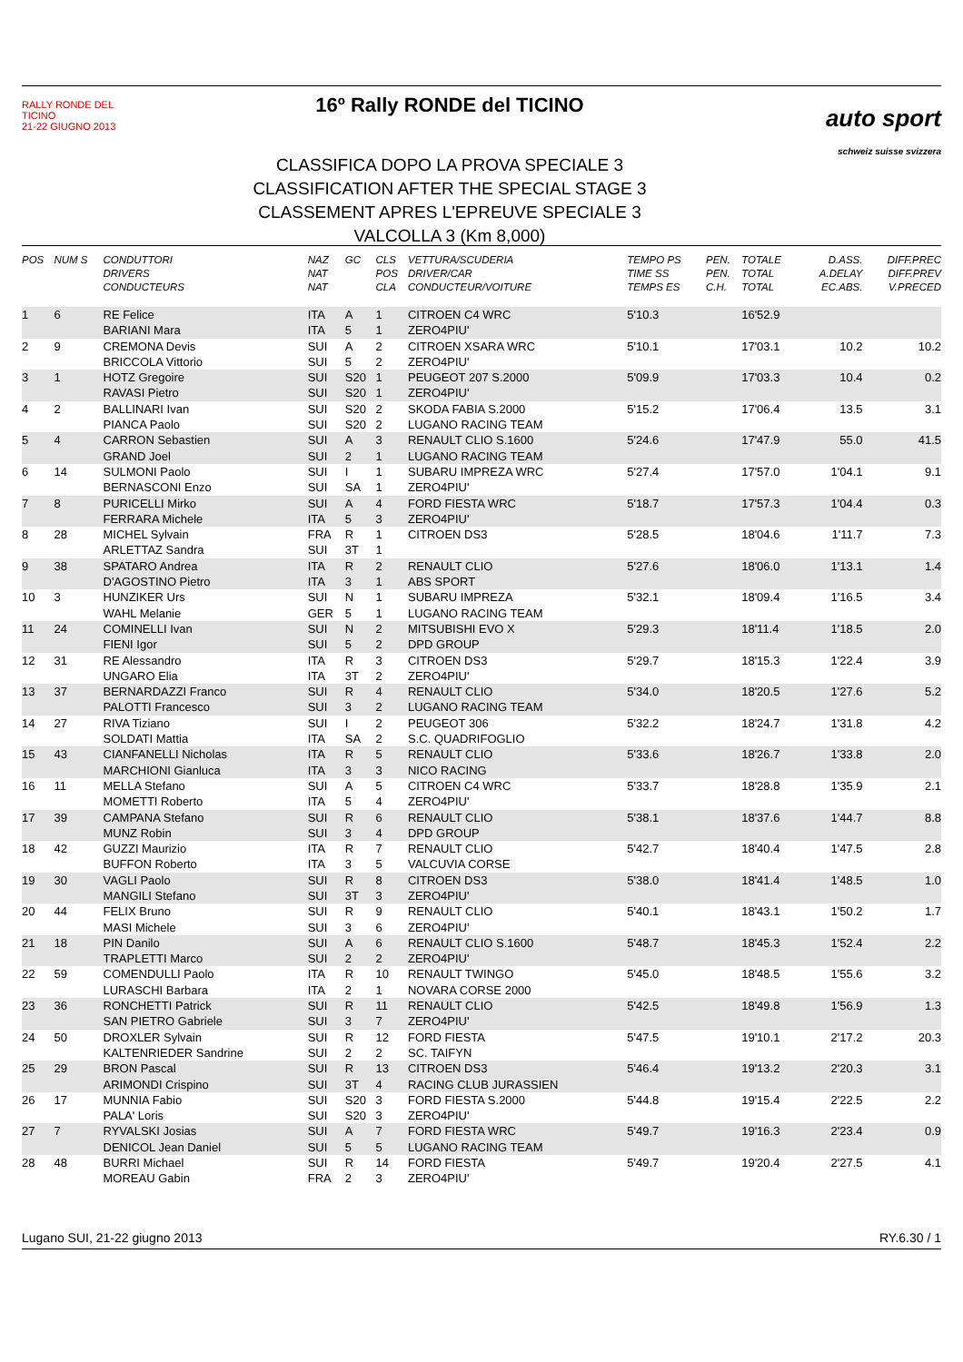RALLY RONDE DEL TICINO
21-22 GIUGNO 2013
16º Rally RONDE del TICINO
CLASSIFICA DOPO LA PROVA SPECIALE 3
CLASSIFICATION AFTER THE SPECIAL STAGE 3
CLASSEMENT APRES L'EPREUVE SPECIALE 3
VALCOLLA 3 (Km 8,000)
auto sport
schweiz suisse svizzera
| POS | NUM S | CONDUTTORI DRIVERS CONDUCTEURS | NAZ NAT NAT | GC | CLS POS CLA | VETTURA/SCUDERIA DRIVER/CAR CONDUCTEUR/VOITURE | TEMPO PS TIME SS TEMPS ES | PEN. PEN. C.H. | TOTALE TOTAL TOTAL | D.ASS. A.DELAY EC.ABS. | DIFF.PREC DIFF.PREV V.PRECED |
| --- | --- | --- | --- | --- | --- | --- | --- | --- | --- | --- | --- |
| 1 | 6 | RE Felice BARIANI Mara | ITA ITA | A 5 | 1 1 | CITROEN C4 WRC ZERO4PIU' | 5'10.3 | | 16'52.9 | | |
| 2 | 9 | CREMONA Devis BRICCOLA Vittorio | SUI SUI | A 5 | 2 2 | CITROEN XSARA WRC ZERO4PIU' | 5'10.1 | | 17'03.1 | 10.2 | 10.2 |
| 3 | 1 | HOTZ Gregoire RAVASI Pietro | SUI SUI | S20 S20 | 1 1 | PEUGEOT 207 S.2000 ZERO4PIU' | 5'09.9 | | 17'03.3 | 10.4 | 0.2 |
| 4 | 2 | BALLINARI Ivan PIANCA Paolo | SUI SUI | S20 S20 | 2 2 | SKODA FABIA S.2000 LUGANO RACING TEAM | 5'15.2 | | 17'06.4 | 13.5 | 3.1 |
| 5 | 4 | CARRON Sebastien GRAND Joel | SUI SUI | A 2 | 3 1 | RENAULT CLIO S.1600 LUGANO RACING TEAM | 5'24.6 | | 17'47.9 | 55.0 | 41.5 |
| 6 | 14 | SULMONI Paolo BERNASCONI Enzo | SUI SUI | I SA | 1 1 | SUBARU IMPREZA WRC ZERO4PIU' | 5'27.4 | | 17'57.0 | 1'04.1 | 9.1 |
| 7 | 8 | PURICELLI Mirko FERRARA Michele | SUI ITA | A 5 | 4 3 | FORD FIESTA WRC ZERO4PIU' | 5'18.7 | | 17'57.3 | 1'04.4 | 0.3 |
| 8 | 28 | MICHEL Sylvain ARLETTAZ Sandra | FRA SUI | R 3T | 1 1 | CITROEN DS3 | 5'28.5 | | 18'04.6 | 1'11.7 | 7.3 |
| 9 | 38 | SPATARO Andrea D'AGOSTINO Pietro | ITA ITA | R 3 | 2 1 | RENAULT CLIO ABS SPORT | 5'27.6 | | 18'06.0 | 1'13.1 | 1.4 |
| 10 | 3 | HUNZIKER Urs WAHL Melanie | SUI GER | N 5 | 1 1 | SUBARU IMPREZA LUGANO RACING TEAM | 5'32.1 | | 18'09.4 | 1'16.5 | 3.4 |
| 11 | 24 | COMINELLI Ivan FIENI Igor | SUI SUI | N 5 | 2 2 | MITSUBISHI EVO X DPD GROUP | 5'29.3 | | 18'11.4 | 1'18.5 | 2.0 |
| 12 | 31 | RE Alessandro UNGARO Elia | ITA ITA | R 3T | 3 2 | CITROEN DS3 ZERO4PIU' | 5'29.7 | | 18'15.3 | 1'22.4 | 3.9 |
| 13 | 37 | BERNARDAZZI Franco PALOTTI Francesco | SUI SUI | R 3 | 4 2 | RENAULT CLIO LUGANO RACING TEAM | 5'34.0 | | 18'20.5 | 1'27.6 | 5.2 |
| 14 | 27 | RIVA Tiziano SOLDATI Mattia | SUI ITA | I SA | 2 2 | PEUGEOT 306 S.C. QUADRIFOGLIO | 5'32.2 | | 18'24.7 | 1'31.8 | 4.2 |
| 15 | 43 | CIANFANELLI Nicholas MARCHIONI Gianluca | ITA ITA | R 3 | 5 3 | RENAULT CLIO NICO RACING | 5'33.6 | | 18'26.7 | 1'33.8 | 2.0 |
| 16 | 11 | MELLA Stefano MOMETTI Roberto | SUI ITA | A 5 | 5 4 | CITROEN C4 WRC ZERO4PIU' | 5'33.7 | | 18'28.8 | 1'35.9 | 2.1 |
| 17 | 39 | CAMPANA Stefano MUNZ Robin | SUI SUI | R 3 | 6 4 | RENAULT CLIO DPD GROUP | 5'38.1 | | 18'37.6 | 1'44.7 | 8.8 |
| 18 | 42 | GUZZI Maurizio BUFFON Roberto | ITA ITA | R 3 | 7 5 | RENAULT CLIO VALCUVIA CORSE | 5'42.7 | | 18'40.4 | 1'47.5 | 2.8 |
| 19 | 30 | VAGLI Paolo MANGILI Stefano | SUI SUI | R 3T | 8 3 | CITROEN DS3 ZERO4PIU' | 5'38.0 | | 18'41.4 | 1'48.5 | 1.0 |
| 20 | 44 | FELIX Bruno MASI Michele | SUI SUI | R 3 | 9 6 | RENAULT CLIO ZERO4PIU' | 5'40.1 | | 18'43.1 | 1'50.2 | 1.7 |
| 21 | 18 | PIN Danilo TRAPLETTI Marco | SUI SUI | A 2 | 6 2 | RENAULT CLIO S.1600 ZERO4PIU' | 5'48.7 | | 18'45.3 | 1'52.4 | 2.2 |
| 22 | 59 | COMENDULLI Paolo LURASCHI Barbara | ITA ITA | R 2 | 10 1 | RENAULT TWINGO NOVARA CORSE 2000 | 5'45.0 | | 18'48.5 | 1'55.6 | 3.2 |
| 23 | 36 | RONCHETTI Patrick SAN PIETRO Gabriele | SUI SUI | R 3 | 11 7 | RENAULT CLIO ZERO4PIU' | 5'42.5 | | 18'49.8 | 1'56.9 | 1.3 |
| 24 | 50 | DROXLER Sylvain KALTENRIEDER Sandrine | SUI SUI | R 2 | 12 2 | FORD FIESTA SC. TAIFYN | 5'47.5 | | 19'10.1 | 2'17.2 | 20.3 |
| 25 | 29 | BRON Pascal ARIMONDI Crispino | SUI SUI | R 3T | 13 4 | CITROEN DS3 RACING CLUB JURASSIEN | 5'46.4 | | 19'13.2 | 2'20.3 | 3.1 |
| 26 | 17 | MUNNIA Fabio PALA' Loris | SUI SUI | S20 S20 | 3 3 | FORD FIESTA S.2000 ZERO4PIU' | 5'44.8 | | 19'15.4 | 2'22.5 | 2.2 |
| 27 | 7 | RYVALSKI Josias DENICOL Jean Daniel | SUI SUI | A 5 | 7 5 | FORD FIESTA WRC LUGANO RACING TEAM | 5'49.7 | | 19'16.3 | 2'23.4 | 0.9 |
| 28 | 48 | BURRI Michael MOREAU Gabin | SUI FRA | R 2 | 14 3 | FORD FIESTA ZERO4PIU' | 5'49.7 | | 19'20.4 | 2'27.5 | 4.1 |
Lugano SUI, 21-22 giugno 2013 RY.6.30 / 1